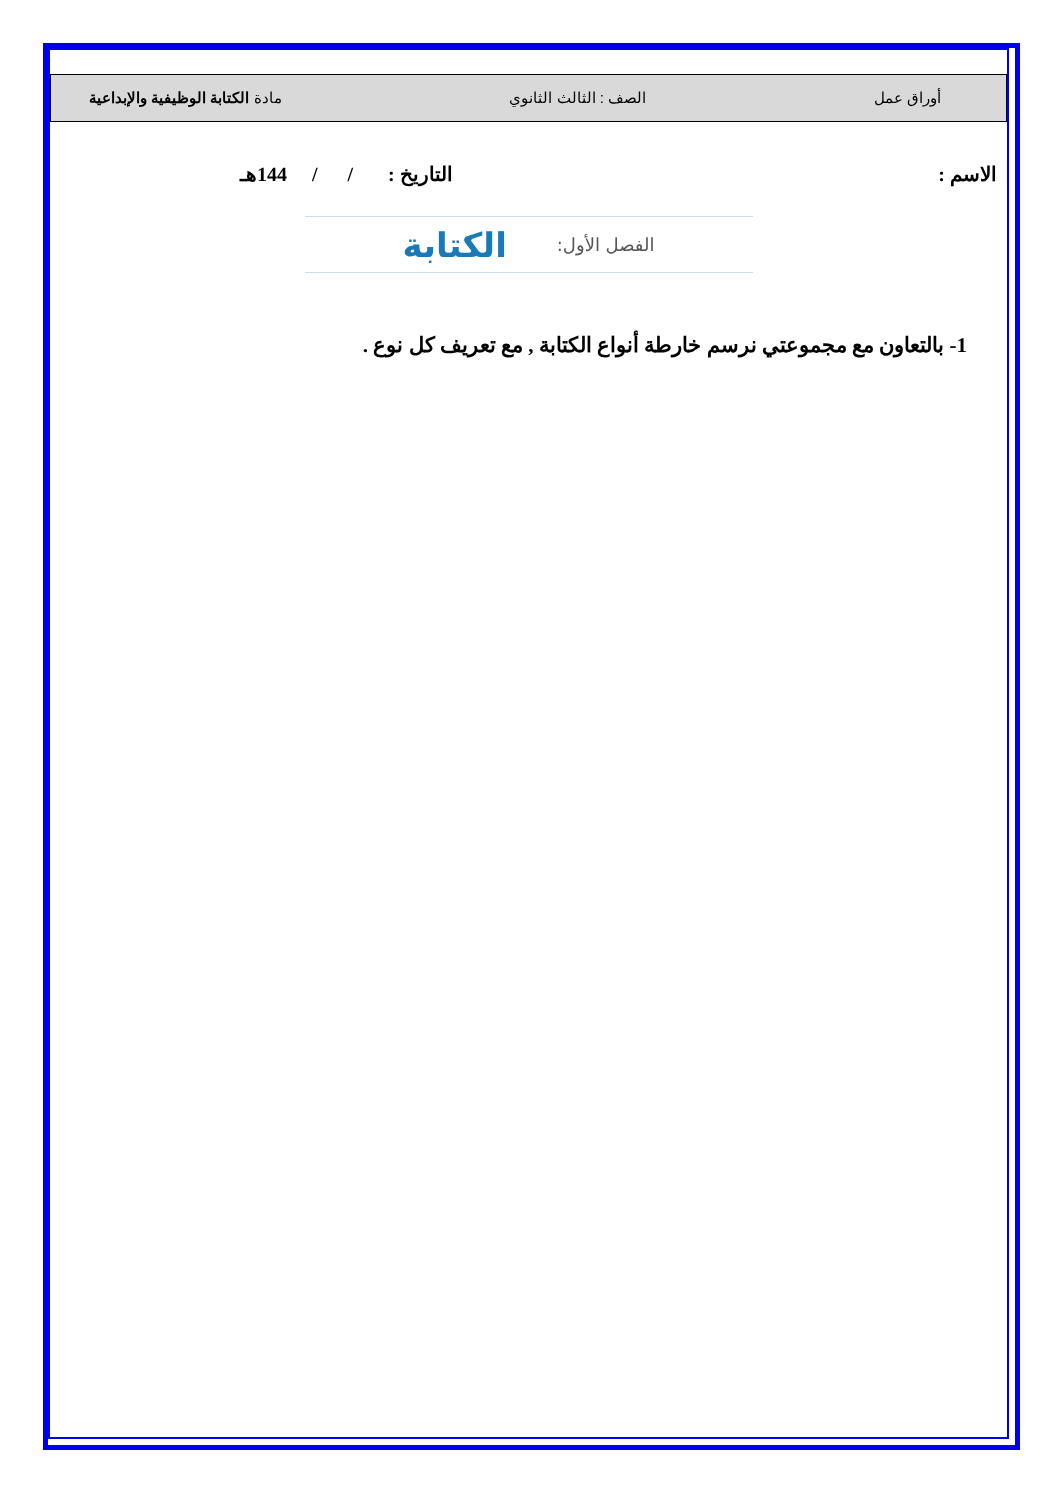أوراق عمل الصف : الثالث الثانوي مادة الكتابة الوظيفية والإبداعية
الاسم : التاريخ : / / 144هـ
الفصل الأول: الكتابة
1- بالتعاون مع مجموعتي نرسم خارطة أنواع الكتابة , مع تعريف كل نوع .